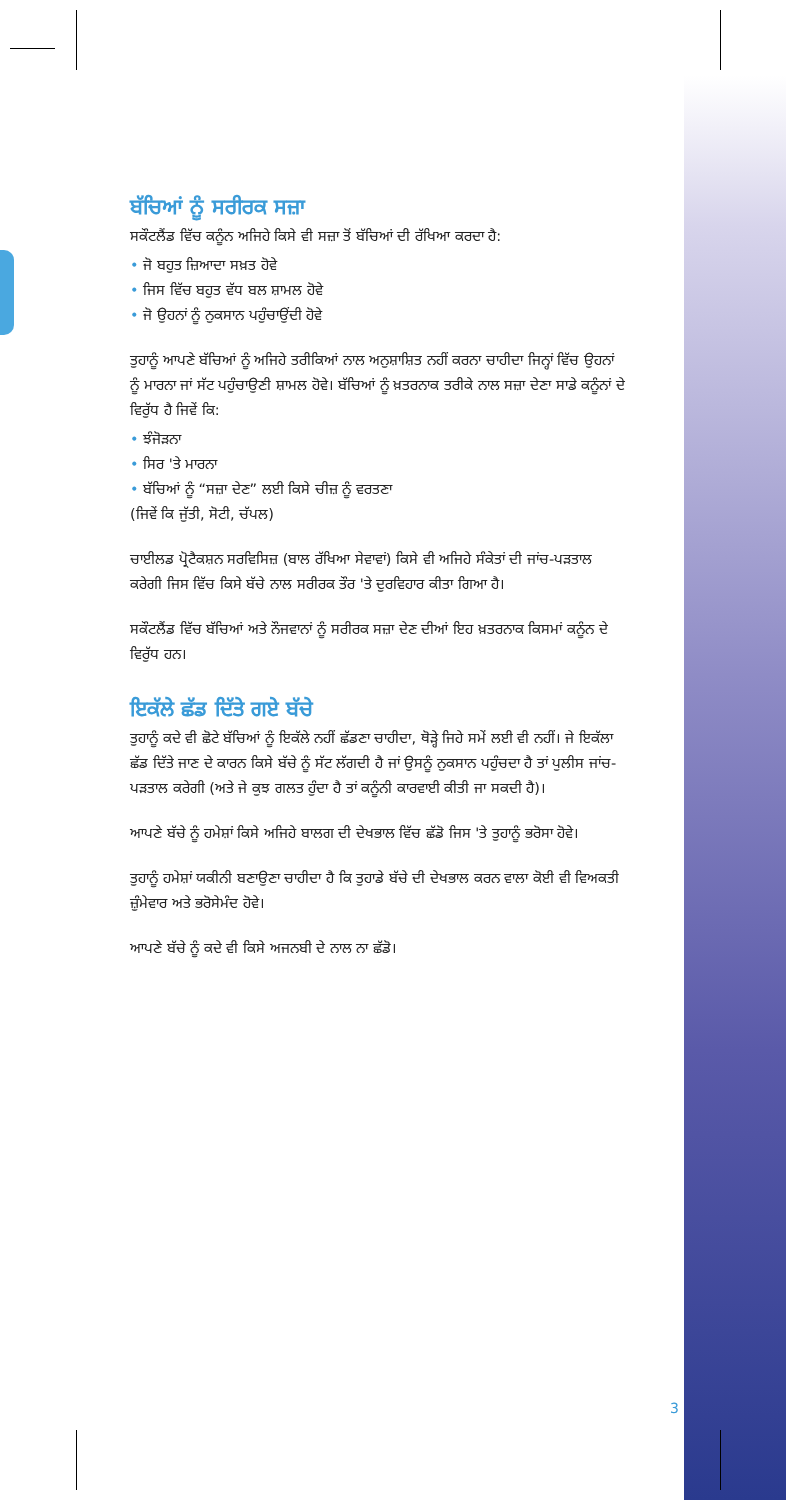ਬੱਚਿਆਂ ਨੂੰ ਸਰੀਰਕ ਸਜ਼ਾ
ਸਕੌਟਲੈਂਡ ਵਿੱਚ ਕਨੂੰਨ ਅਜਿਹੇ ਕਿਸੇ ਵੀ ਸਜ਼ਾ ਤੋਂ ਬੱਚਿਆਂ ਦੀ ਰੱਖਿਆ ਕਰਦਾ ਹੈ:
• ਜੋ ਬਹੁਤ ਜ਼ਿਆਦਾ ਸਖ਼ਤ ਹੋਵੇ
• ਜਿਸ ਵਿੱਚ ਬਹੁਤ ਵੱਧ ਬਲ ਸ਼ਾਮਲ ਹੋਵੇ
• ਜੋ ਉਹਨਾਂ ਨੂੰ ਨੁਕਸਾਨ ਪਹੁੰਚਾਉਂਦੀ ਹੋਵੇ
ਤੁਹਾਨੂੰ ਆਪਣੇ ਬੱਚਿਆਂ ਨੂੰ ਅਜਿਹੇ ਤਰੀਕਿਆਂ ਨਾਲ ਅਨੁਸ਼ਾਸ਼ਿਤ ਨਹੀਂ ਕਰਨਾ ਚਾਹੀਦਾ ਜਿਨ੍ਹਾਂ ਵਿੱਚ ਉਹਨਾਂ ਨੂੰ ਮਾਰਨਾ ਜਾਂ ਸੱਟ ਪਹੁੰਚਾਉਣੀ ਸ਼ਾਮਲ ਹੋਵੇ। ਬੱਚਿਆਂ ਨੂੰ ਖ਼ਤਰਨਾਕ ਤਰੀਕੇ ਨਾਲ ਸਜ਼ਾ ਦੇਣਾ ਸਾਡੇ ਕਨੂੰਨਾਂ ਦੇ ਵਿਰੁੱਧ ਹੈ ਜਿਵੇਂ ਕਿ:
• ਝੰਜੋੜਨਾ
• ਸਿਰ 'ਤੇ ਮਾਰਨਾ
• ਬੱਚਿਆਂ ਨੂੰ “ਸਜ਼ਾ ਦੇਣ” ਲਈ ਕਿਸੇ ਚੀਜ਼ ਨੂੰ ਵਰਤਣਾ
(ਜਿਵੇਂ ਕਿ ਜੁੱਤੀ, ਸੋਟੀ, ਚੱਪਲ)
ਚਾਈਲਡ ਪ੍ਰੋਟੈਕਸ਼ਨ ਸਰਵਿਸਿਜ਼ (ਬਾਲ ਰੱਖਿਆ ਸੇਵਾਵਾਂ) ਕਿਸੇ ਵੀ ਅਜਿਹੇ ਸੰਕੇਤਾਂ ਦੀ ਜਾਂਚ-ਪੜਤਾਲ ਕਰੇਗੀ ਜਿਸ ਵਿੱਚ ਕਿਸੇ ਬੱਚੇ ਨਾਲ ਸਰੀਰਕ ਤੌਰ 'ਤੇ ਦੁਰਵਿਹਾਰ ਕੀਤਾ ਗਿਆ ਹੈ।
ਸਕੌਟਲੈਂਡ ਵਿੱਚ ਬੱਚਿਆਂ ਅਤੇ ਨੌਜਵਾਨਾਂ ਨੂੰ ਸਰੀਰਕ ਸਜ਼ਾ ਦੇਣ ਦੀਆਂ ਇਹ ਖ਼ਤਰਨਾਕ ਕਿਸਮਾਂ ਕਨੂੰਨ ਦੇ ਵਿਰੁੱਧ ਹਨ।
ਇਕੱਲੇ ਛੱਡ ਦਿੱਤੇ ਗਏ ਬੱਚੇ
ਤੁਹਾਨੂੰ ਕਦੇ ਵੀ ਛੋਟੇ ਬੱਚਿਆਂ ਨੂੰ ਇਕੱਲੇ ਨਹੀਂ ਛੱਡਣਾ ਚਾਹੀਦਾ, ਥੋੜ੍ਹੇ ਜਿਹੇ ਸਮੇਂ ਲਈ ਵੀ ਨਹੀਂ। ਜੇ ਇਕੱਲਾ ਛੱਡ ਦਿੱਤੇ ਜਾਣ ਦੇ ਕਾਰਨ ਕਿਸੇ ਬੱਚੇ ਨੂੰ ਸੱਟ ਲੱਗਦੀ ਹੈ ਜਾਂ ਉਸਨੂੰ ਨੁਕਸਾਨ ਪਹੁੰਚਦਾ ਹੈ ਤਾਂ ਪੁਲੀਸ ਜਾਂਚ-ਪੜਤਾਲ ਕਰੇਗੀ (ਅਤੇ ਜੇ ਕੁਝ ਗਲਤ ਹੁੰਦਾ ਹੈ ਤਾਂ ਕਨੂੰਨੀ ਕਾਰਵਾਈ ਕੀਤੀ ਜਾ ਸਕਦੀ ਹੈ)।
ਆਪਣੇ ਬੱਚੇ ਨੂੰ ਹਮੇਸ਼ਾਂ ਕਿਸੇ ਅਜਿਹੇ ਬਾਲਗ ਦੀ ਦੇਖਭਾਲ ਵਿੱਚ ਛੱਡੋ ਜਿਸ 'ਤੇ ਤੁਹਾਨੂੰ ਭਰੋਸਾ ਹੋਵੇ।
ਤੁਹਾਨੂੰ ਹਮੇਸ਼ਾਂ ਯਕੀਨੀ ਬਣਾਉਣਾ ਚਾਹੀਦਾ ਹੈ ਕਿ ਤੁਹਾਡੇ ਬੱਚੇ ਦੀ ਦੇਖਭਾਲ ਕਰਨ ਵਾਲਾ ਕੋਈ ਵੀ ਵਿਅਕਤੀ ਜ਼ੁੰਮੇਵਾਰ ਅਤੇ ਭਰੋਸੇਮੰਦ ਹੋਵੇ।
ਆਪਣੇ ਬੱਚੇ ਨੂੰ ਕਦੇ ਵੀ ਕਿਸੇ ਅਜਨਬੀ ਦੇ ਨਾਲ ਨਾ ਛੱਡੋ।
3